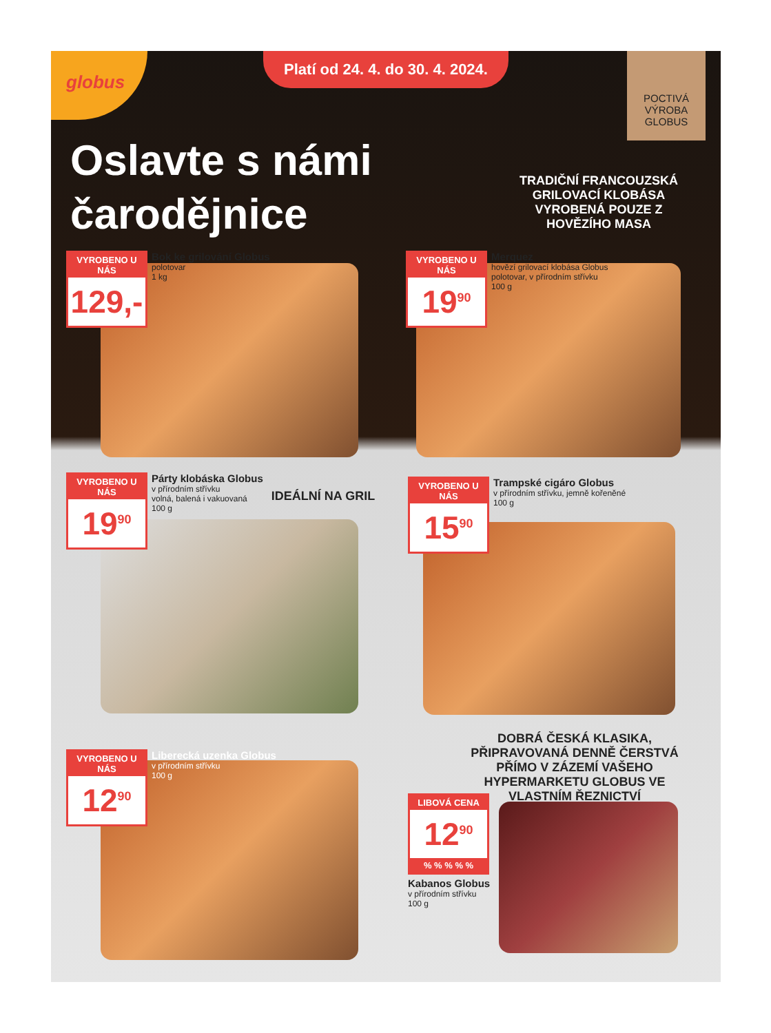globus
Platí od 24. 4. do 30. 4. 2024.
POCTIVÁ
VÝROBA
GLOBUS
Oslavte s námi
čarodějnice
TRADIČNÍ FRANCOUZSKÁ GRILOVACÍ KLOBÁSA VYROBENÁ POUZE Z HOVĚZÍHO MASA
VYROBENO U NÁS
129,-
Bok ke grilování Globus
polotovar
1 kg
VYROBENO U NÁS
19<sup>90</sup>
Merquez
hovězí grilovací klobása Globus
polotovar, v přírodním střívku
100 g
VYROBENO U NÁS
19<sup>90</sup>
Párty klobáska Globus
v přírodním střívku
volná, balená i vakuovaná
100 g
IDEÁLNÍ NA GRIL
VYROBENO U NÁS
15<sup>90</sup>
Trampské cigáro Globus
v přírodním střívku, jemně kořeněné
100 g
DOBRÁ ČESKÁ KLASIKA, PŘIPRAVOVANÁ DENNĚ ČERSTVÁ PŘÍMO V ZÁZEMÍ VAŠEHO HYPERMARKETU GLOBUS VE VLASTNÍM ŘEZNICTVÍ
VYROBENO U NÁS
12<sup>90</sup>
Liberecká uzenka Globus
v přírodním střívku
100 g
LIBOVÁ CENA
12<sup>90</sup>
% % % % %
Kabanos Globus
v přírodním střívku
100 g